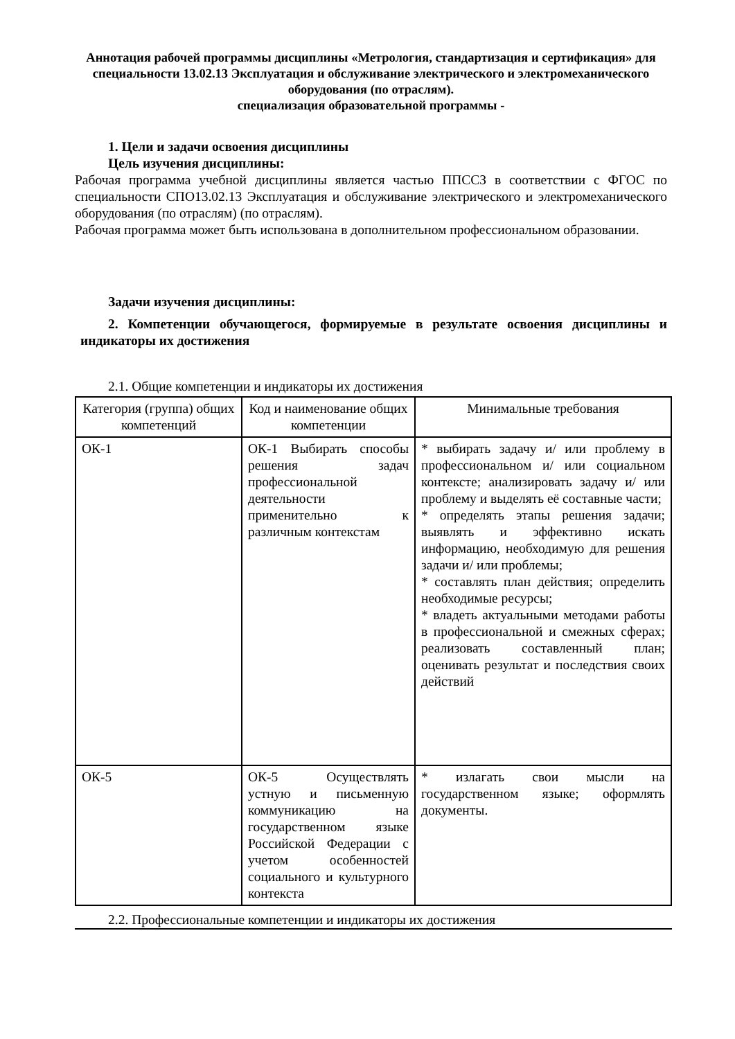Аннотация рабочей программы дисциплины «Метрология, стандартизация и сертификация» для специальности 13.02.13 Эксплуатация и обслуживание электрического и электромеханического оборудования (по отраслям).
специализация образовательной программы -
1. Цели и задачи освоения дисциплины
Цель изучения дисциплины:
Рабочая программа учебной дисциплины является частью ППССЗ в соответствии с ФГОС по специальности СПО13.02.13 Эксплуатация и обслуживание электрического и электромеханического оборудования (по отраслям) (по отраслям).
Рабочая программа может быть использована в дополнительном профессиональном образовании.
Задачи изучения дисциплины:
2. Компетенции обучающегося, формируемые в результате освоения дисциплины и индикаторы их достижения
2.1. Общие компетенции и индикаторы их достижения
| Категория (группа) общих компетенций | Код и наименование общих компетенции | Минимальные требования |
| --- | --- | --- |
| ОК-1 | ОК-1 Выбирать способы решения задач профессиональной деятельности применительно к различным контекстам | * выбирать задачу и/ или проблему в профессиональном и/ или социальном контексте; анализировать задачу и/ или проблему и выделять её составные части; * определять этапы решения задачи; выявлять и эффективно искать информацию, необходимую для решения задачи и/ или проблемы; * составлять план действия; определить необходимые ресурсы; * владеть актуальными методами работы в профессиональной и смежных сферах; реализовать составленный план; оценивать результат и последствия своих действий |
| ОК-5 | ОК-5 Осуществлять устную и письменную коммуникацию на государственном языке Российской Федерации с учетом особенностей социального и культурного контекста | * излагать свои мысли на государственном языке; оформлять документы. |
2.2. Профессиональные компетенции и индикаторы их достижения